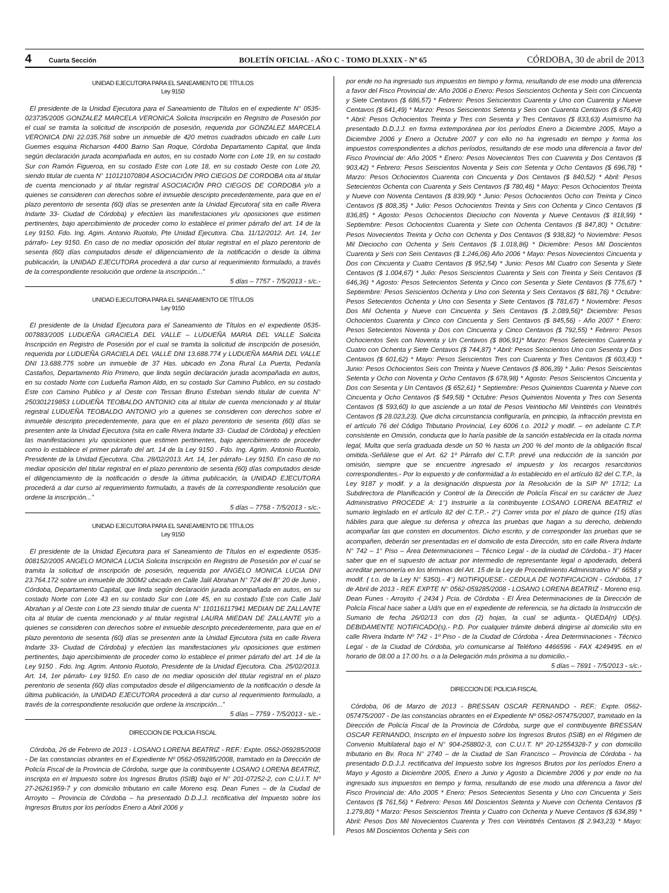4 Cuarta Sección BOLETÍN OFICIAL - AÑO C - TOMO DLXXIX - Nº 65 CÓRDOBA, 30 de abril de 2013
UNIDAD EJECUTORA PARA EL SANEAMIENTO DE TÍTULOS
Ley 9150
El presidente de la Unidad Ejecutora para el Saneamiento de Títulos en el expediente N° 0535-023735/2005 GONZALEZ MARCELA VERONICA Solicita Inscripción en Registro de Posesión por el cual se tramita la solicitud de inscripción de posesión, requerida por GONZALEZ MARCELA VERONICA DNI 22.035.768 sobre un inmueble de 420 metros cuadrados ubicado en calle Luis Guemes esquina Richarson 4400 Barrio San Roque, Córdoba Departamento Capital, que linda según declaración jurada acompañada en autos, en su costado Norte con Lote 19, en su costado Sur con Ramón Figueroa, en su costado Este con Lote 18, en su costado Oeste con Lote 20, siendo titular de cuenta N° 110121070804 ASOCIACIÓN PRO CIEGOS DE CORDOBA cita al titular de cuenta mencionado y al titular registral ASOCIACIÓN PRO CIEGOS DE CORDOBA y/o a quienes se consideren con derechos sobre el inmueble descripto precedentemente, para que en el plazo perentorio de sesenta (60) días se presenten ante la Unidad Ejecutora( sita en calle Rivera Indarte 33- Ciudad de Córdoba) y efectúen las manifestaciones y/u oposiciones que estimen pertinentes, bajo apercibimiento de proceder como lo establece el primer párrafo del art. 14 de la Ley 9150. Fdo. Ing. Agim. Antonio Ruotolo, Pte Unidad Ejecutora. Cba. 11/12/2012. Art. 14, 1er párrafo- Ley 9150. En caso de no mediar oposición del titular registral en el plazo perentorio de sesenta (60) días computados desde el diligenciamiento de la notificación o desde la última publicación, la UNIDAD EJECUTORA procederá a dar curso al requerimiento formulado, a través de la correspondiente resolución que ordene la inscripción...”
5 días – 7757 - 7/5/2013 - s/c.-
UNIDAD EJECUTORA PARA EL SANEAMIENTO DE TÍTULOS
Ley 9150
El presidente de la Unidad Ejecutora para el Saneamiento de Títulos en el expediente 0535-007883/2005 LUDUEÑA GRACIELA DEL VALLE – LUDUEÑA MARIA DEL VALLE Solicita Inscripción en Registro de Posesión por el cual se tramita la solicitud de inscripción de posesión, requerida por LUDUEÑA GRACIELA DEL VALLE DNI 13.688.774 y LUDUEÑA MARIA DEL VALLE DNI 13.688.775 sobre un inmueble de 37 Has. ubicado en Zona Rural La Puerta, Pedanía Castaños, Departamento Río Primero, que linda según declaración jurada acompañada en autos, en su costado Norte con Ludueña Ramon Aldo, en su costado Sur Camino Publico, en su costado Este con Camino Publico y al Oeste con Tessan Bruno Esteban siendo titular de cuenta N° 250301219853 LUDUEÑA TEOBALDO ANTONIO cita al titular de cuenta mencionado y al titular registral LUDUEÑA TEOBALDO ANTONIO y/o a quienes se consideren con derechos sobre el inmueble descripto precedentemente, para que en el plazo perentorio de sesenta (60) días se presenten ante la Unidad Ejecutora (sita en calle Rivera Indarte 33- Ciudad de Córdoba) y efectúen las manifestaciones y/u oposiciones que estimen pertinentes, bajo apercibimiento de proceder como lo establece el primer párrafo del art. 14 de la Ley 9150 . Fdo. Ing. Agrim. Antonio Ruotolo, Presidente de la Unidad Ejecutora. Cba. 28/02/2013. Art. 14, 1er párrafo- Ley 9150. En caso de no mediar oposición del titular registral en el plazo perentorio de sesenta (60) días computados desde el diligenciamiento de la notificación o desde la última publicación, la UNIDAD EJECUTORA procederá a dar curso al requerimiento formulado, a través de la correspondiente resolución que ordene la inscripción...”
5 días – 7758 - 7/5/2013 - s/c.-
UNIDAD EJECUTORA PARA EL SANEAMIENTO DE TÍTULOS
Ley 9150
El presidente de la Unidad Ejecutora para el Saneamiento de Títulos en el expediente 0535-008152/2005 ANGELO MONICA LUCIA Solicita Inscripción en Registro de Posesión por el cual se tramita la solicitud de inscripción de posesión, requerida por ANGELO MONICA LUCIA DNI 23.764.172 sobre un inmueble de 300M2 ubicado en Calle Jalil Abrahan N° 724 del B° 20 de Junio , Córdoba, Departamento Capital, que linda según declaración jurada acompañada en autos, en su costado Norte con Lote 43 en su costado Sur con Lote 45, en su costado Este con Calle Jalil Abrahan y al Oeste con Lote 23 siendo titular de cuenta N° 110116117941 MEDIAN DE ZALLANTE cita al titular de cuenta mencionado y al titular registral LAURA MIEDAN DE ZALLANTE y/o a quienes se consideren con derechos sobre el inmueble descripto precedentemente, para que en el plazo perentorio de sesenta (60) días se presenten ante la Unidad Ejecutora (sita en calle Rivera Indarte 33- Ciudad de Córdoba) y efectúen las manifestaciones y/u oposiciones que estimen pertinentes, bajo apercibimiento de proceder como lo establece el primer párrafo del art. 14 de la Ley 9150 . Fdo. Ing. Agrim. Antonio Ruotolo, Presidente de la Unidad Ejecutora. Cba. 25/02/2013. Art. 14, 1er párrafo- Ley 9150. En caso de no mediar oposición del titular registral en el plazo perentorio de sesenta (60) días computados desde el diligenciamiento de la notificación o desde la última publicación, la UNIDAD EJECUTORA procederá a dar curso al requerimiento formulado, a través de la correspondiente resolución que ordene la inscripción...”
5 días – 7759 - 7/5/2013 - s/c.-
DIRECCION DE POLICIA FISCAL
Córdoba, 26 de Febrero de 2013 - LOSANO LORENA BEATRIZ - REF.: Expte. 0562-059285/2008 - De las constancias obrantes en el Expediente Nº 0562-059285/2008, tramitado en la Dirección de Policía Fiscal de la Provincia de Córdoba, surge que la contribuyente LOSANO LORENA BEATRIZ, inscripta en el Impuesto sobre los Ingresos Brutos (ISIB) bajo el N° 201-07252-2, con C.U.I.T. Nº 27-26261959-7 y con domicilio tributario en calle Moreno esq. Dean Funes – de la Ciudad de Arroyito – Provincia de Córdoba – ha presentado D.D.J.J. rectificativa del Impuesto sobre los Ingresos Brutos por los períodos Enero a Abril 2006 y
por ende no ha ingresado sus impuestos en tiempo y forma, resultando de ese modo una diferencia a favor del Fisco Provincial de: Año 2006 o Enero: Pesos Seiscientos Ochenta y Seis con Cincuenta y Siete Centavos ($ 686,57) * Febrero: Pesos Seiscientos Cuarenta y Uno con Cuarenta y Nueve Centavos ($ 641,49) * Marzo: Pesos Seiscientos Setenta y Seis con Cuarenta Centavos ($ 676,40) * Abril: Pesos Ochocientos Treinta y Tres con Sesenta y Tres Centavos ($ 833,63) Asimismo ha presentado D.D.J.J. en forma extemporánea por los períodos Enero a Diciembre 2005, Mayo a Diciembre 2006 y Enero a Octubre 2007 y con ello no ha ingresado en tiempo y forma los impuestos correspondientes a dichos períodos, resultando de ese modo una diferencia a favor del Fisco Provincial de: Año 2005 * Enero: Pesos Novecientos Tres con Cuarenta y Dos Centavos ($ 903,42) * Febrero: Pesos Seiscientos Noventa y Seis con Setenta y Ocho Centavos ($ 696,78) * Marzo: Pesos Ochocientos Cuarenta con Cincuenta y Dos Centavos ($ 840,52) * Abril: Pesos Setecientos Ochenta con Cuarenta y Seis Centavos ($ 780,46) * Mayo: Pesos Ochocientos Treinta y Nueve con Noventa Centavos ($ 839,90) * Junio: Pesos Ochocientos Ocho con Treinta y Cinco Centavos ($ 808,35) * Julio: Pesos Ochocientos Treinta y Seis con Ochenta y Cinco Centavos ($ 836,85) * Agosto: Pesos Ochocientos Dieciocho con Noventa y Nueve Centavos ($ 818,99) * Septiembre: Pesos Ochocientos Cuarenta y Siete con Ochenta Centavos ($ 847,80) * Octubre: Pesos Novecientos Treinta y Ocho con Ochenta y Dos Centavos ($ 938,82) *o Noviembre: Pesos Mil Dieciocho con Ochenta y Seis Centavos ($ 1.018,86) * Diciembre: Pesos Mil Doscientos Cuarenta y Seis con Seis Centavos ($ 1.246,06) Año 2006 * Mayo: Pesos Novecientos Cincuenta y Dos con Cincuenta y Cuatro Centavos ($ 952,54) * Junio: Pesos Mil Cuatro con Sesenta y Siete Centavos ($ 1.004,67) * Julio: Pesos Seiscientos Cuarenta y Seis con Treinta y Seis Centavos ($ 646,36) * Agosto: Pesos Setecientos Setenta y Cinco con Sesenta y Siete Centavos ($ 775,67) * Septiembre: Pesos Seiscientos Ochenta y Uno con Setenta y Seis Centavos ($ 681,76) * Octubre: Pesos Setecientos Ochenta y Uno con Sesenta y Siete Centavos ($ 781,67) * Noviembre: Pesos Dos Mil Ochenta y Nueve con Cincuenta y Seis Centavos ($ 2.089,56)* Diciembre: Pesos Ochocientos Cuarenta y Cinco con Cincuenta y Seis Centavos ($ 845,56) - Año 2007 * Enero: Pesos Setecientos Noventa y Dos con Cincuenta y Cinco Centavos ($ 792,55) * Febrero: Pesos Ochocientos Seis con Noventa y Un Centavos ($ 806,91)* Marzo: Pesos Setecientos Cuarenta y Cuatro con Ochenta y Siete Centavos ($ 744,87) * Abril: Pesos Seiscientos Uno con Sesenta y Dos Centavos ($ 601,62) * Mayo: Pesos Seiscientos Tres con Cuarenta y Tres Centavos ($ 603,43) * Junio: Pesos Ochocientos Seis con Treinta y Nueve Centavos ($ 806,39) * Julio: Pesos Seiscientos Setenta y Ocho con Noventa y Ocho Centavos ($ 678,98) * Agosto: Pesos Seiscientos Cincuenta y Dos con Sesenta y Un Centavos ($ 652,61) * Septiembre: Pesos Quinientos Cuarenta y Nueve con Cincuenta y Ocho Centavos ($ 549,58) * Octubre: Pesos Quinientos Noventa y Tres con Sesenta Centavos ($ 593,60) lo que asciende a un total de Pesos Veintiocho Mil Veintitrés con Veintitrés Centavos ($ 28.023,23). Que dicha circunstancia configuraría, en principio, la infracción prevista en el artículo 76 del Código Tributario Provincial, Ley 6006 t.o. 2012 y modif. – en adelante C.T.P. consistente en Omisión, conducta que lo haría pasible de la sanción establecida en la citada norma legal, Multa que sería graduada desde un 50 % hasta un 200 % del monto de la obligación fiscal omitida.-Señálese que el Art. 62 1º Párrafo del C.T.P. prevé una reducción de la sanción por omisión, siempre que se encuentre ingresado el impuesto y los recargos resarcitorios correspondientes.- Por lo expuesto y de conformidad a lo establecido en el artículo 82 del C.T.P., la Ley 9187 y modif. y a la designación dispuesta por la Resolución de la SIP Nº 17/12; La Subdirectora de Planificación y Control de la Dirección de Policía Fiscal en su carácter de Juez Administrativo PROCEDE A: 1°) Instruirle a la contribuyente LOSANO LORENA BEATRIZ el sumario legislado en el artículo 82 del C.T.P..- 2°) Correr vista por el plazo de quince (15) días hábiles para que alegue su defensa y ofrezca las pruebas que hagan a su derecho, debiendo acompañar las que consten en documentos. Dicho escrito, y de corresponder las pruebas que se acompañen, deberán ser presentadas en el domicilio de esta Dirección, sito en calle Rivera Indarte N° 742 – 1° Piso – Área Determinaciones – Técnico Legal - de la ciudad de Córdoba.- 3°) Hacer saber que en el supuesto de actuar por intermedio de representante legal o apoderado, deberá acreditar personería en los términos del Art. 15 de la Ley de Procedimiento Administrativo N° 6658 y modif. ( t.o. de la Ley N° 5350).- 4°) NOTIFIQUESE.- CEDULA DE NOTIFICACION - Córdoba, 17 de Abril de 2013 - REF. EXPTE N° 0562-059285/2008 - LOSANO LORENA BEATRIZ - Moreno esq. Dean Funes - Arroyito -( 2434 ) Pcia. de Córdoba - El Área Determinaciones de la Dirección de Policía Fiscal hace saber a Ud/s que en el expediente de referencia, se ha dictado la Instrucción de Sumario de fecha 26/02/13 con dos (2) hojas, la cual se adjunta.- QUEDA(n) UD(s). DEBIDAMENTE NOTIFICADO(s).- P.D. Por cualquier trámite deberá dirigirse al domicilio sito en calle Rivera Indarte Nº 742 - 1º Piso - de la Ciudad de Córdoba - Área Determinaciones - Técnico Legal - de la Ciudad de Córdoba, y/o comunicarse al Teléfono 4466596 - FAX 4249495. en el horario de 08.00 a 17.00 hs. o a la Delegación más próxima a su domicilio.-
5 días – 7691 - 7/5/2013 - s/c.-
DIRECCION DE POLICIA FISCAL
Córdoba, 06 de Marzo de 2013 - BRESSAN OSCAR FERNANDO - REF.: Expte. 0562-057475/2007 - De las constancias obrantes en el Expediente Nº 0562-057475/2007, tramitado en la Dirección de Policía Fiscal de la Provincia de Córdoba, surge que el contribuyente BRESSAN OSCAR FERNANDO, Inscripto en el Impuesto sobre los Ingresos Brutos (ISIB) en el Régimen de Convenio Multilateral bajo el N° 904-258802-3, con C.U.I.T. Nº 20-12554328-7 y con domicilio tributario en Bv. Roca N° 2740 – de la Ciudad de San Francisco – Provincia de Córdoba - ha presentado D.D.J.J. rectificativa del Impuesto sobre los Ingresos Brutos por los períodos Enero a Mayo y Agosto a Diciembre 2005, Enero a Junio y Agosto a Diciembre 2006 y por ende no ha ingresado sus impuestos en tiempo y forma, resultando de ese modo una diferencia a favor del Fisco Provincial de: Año 2005 * Enero: Pesos Setecientos Sesenta y Uno con Cincuenta y Seis Centavos ($ 761,56) * Febrero: Pesos Mil Doscientos Setenta y Nueve con Ochenta Centavos ($ 1.279,80) * Marzo: Pesos Seiscientos Treinta y Cuatro con Ochenta y Nueve Centavos ($ 634,89) * Abril: Pesos Dos Mil Novecientos Cuarenta y Tres con Veintitrés Centavos ($ 2.943,23) * Mayo: Pesos Mil Doscientos Ochenta y Seis con